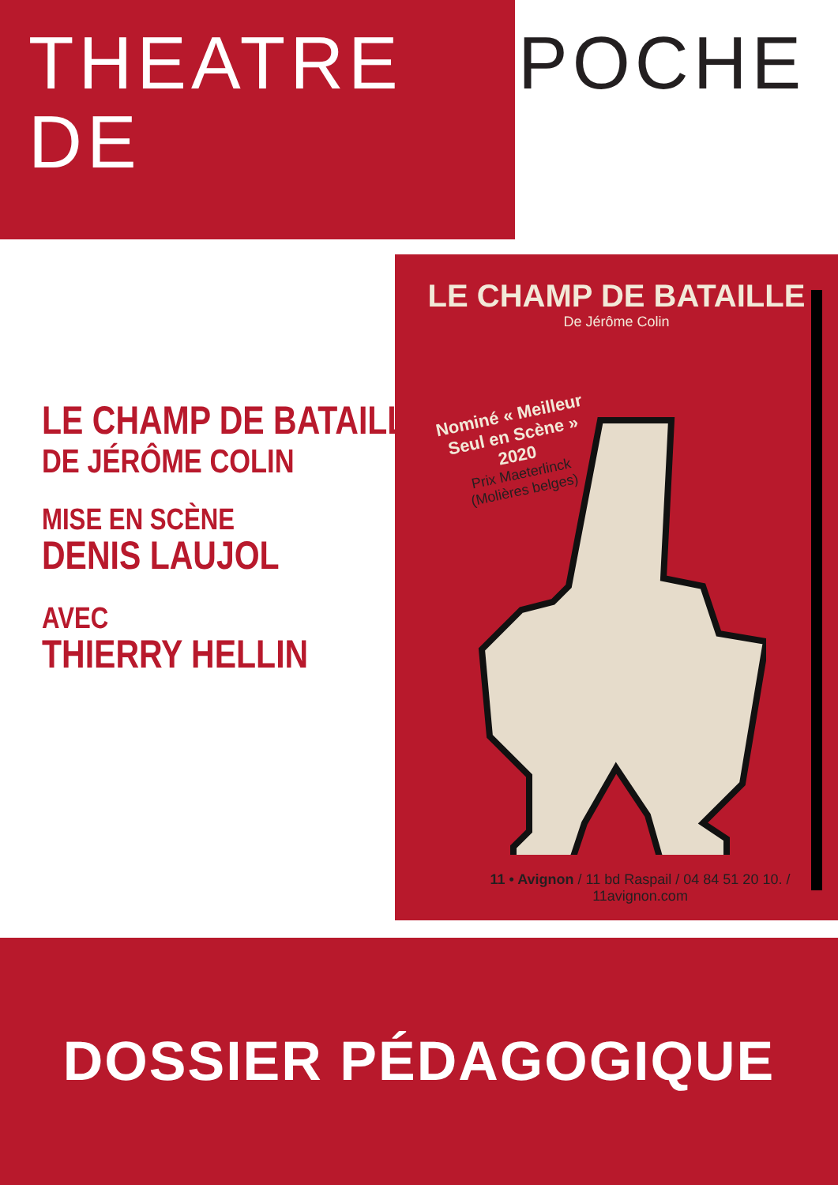THEATRE DE POCHE
LE CHAMP DE BATAILLE
DE JÉRÔME COLIN
MISE EN SCÈNE
DENIS LAUJOL
AVEC
THIERRY HELLIN
LE CHAMP DE BATAILLE
De Jérôme Colin
Nominé « Meilleur
Seul en Scène »
2020
Prix Maeterlinck
(Molières belges)
11 • Avignon / 11 bd Raspail / 04 84 51 20 10. / 11avignon.com
DOSSIER PÉDAGOGIQUE